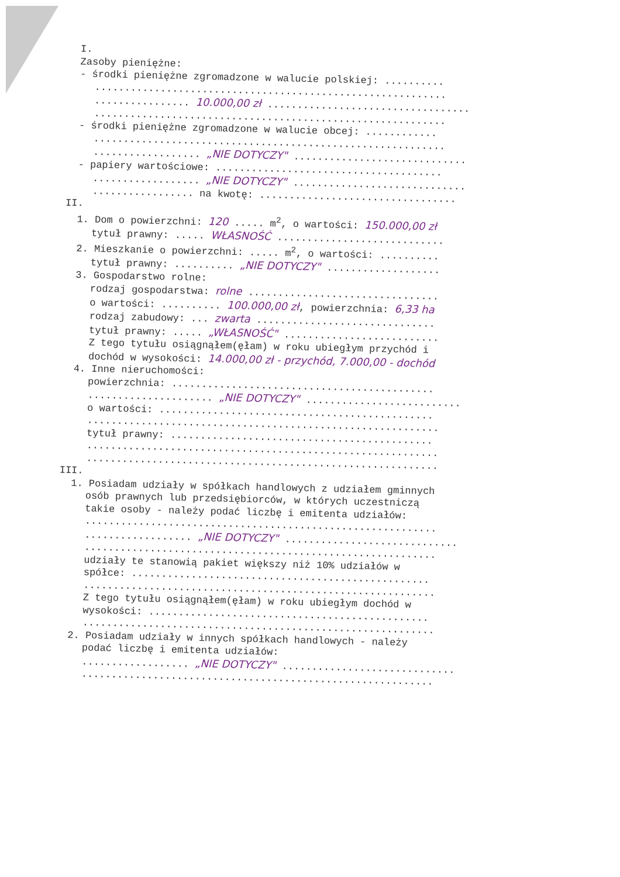I.
Zasoby pieniężne:
- środki pieniężne zgromadzone w walucie polskiej: ..........
...........................................................
................ 10.000,00 zł ..................................
...........................................................
- środki pieniężne zgromadzone w walucie obcej: ............
...........................................................
.................. „NIE DOTYCZY" .............................
- papiery wartościowe: ......................................
.................. „NIE DOTYCZY" .............................
................. na kwotę: .................................
II.
1. Dom o powierzchni: 120 ..... m<sup>2</sup>, o wartości: 150.000,00 zł
tytuł prawny: ..... WŁASNOŚĆ ............................
2. Mieszkanie o powierzchni: ..... m<sup>2</sup>, o wartości: ..........
tytuł prawny: .......... „NIE DOTYCZY" ...................
3. Gospodarstwo rolne:
rodzaj gospodarstwa: rolne ................................
o wartości: .......... 100.000,00 zł, powierzchnia: 6,33 ha
rodzaj zabudowy: ... zwarta ..............................
tytuł prawny: ..... „WŁASNOŚĆ" ..........................
Z tego tytułu osiągnąłem(ęłam) w roku ubiegłym przychód i
dochód w wysokości: 14.000,00 zł - przychód, 7.000,00 - dochód
4. Inne nieruchomości:
powierzchnia: ............................................
..................... „NIE DOTYCZY" ..........................
o wartości: ..............................................
...........................................................
tytuł prawny: ............................................
...........................................................
...........................................................
III.
1. Posiadam udziały w spółkach handlowych z udziałem gminnych
osób prawnych lub przedsiębiorców, w których uczestniczą
takie osoby - należy podać liczbę i emitenta udziałów:
...........................................................
.................. „NIE DOTYCZY" .............................
...........................................................
udziały te stanowią pakiet większy niż 10% udziałów w
spółce: ..................................................
...........................................................
Z tego tytułu osiągnąłem(ęłam) w roku ubiegłym dochód w
wysokości: ...............................................
...........................................................
2. Posiadam udziały w innych spółkach handlowych - należy
podać liczbę i emitenta udziałów:
.................. „NIE DOTYCZY" .............................
...........................................................